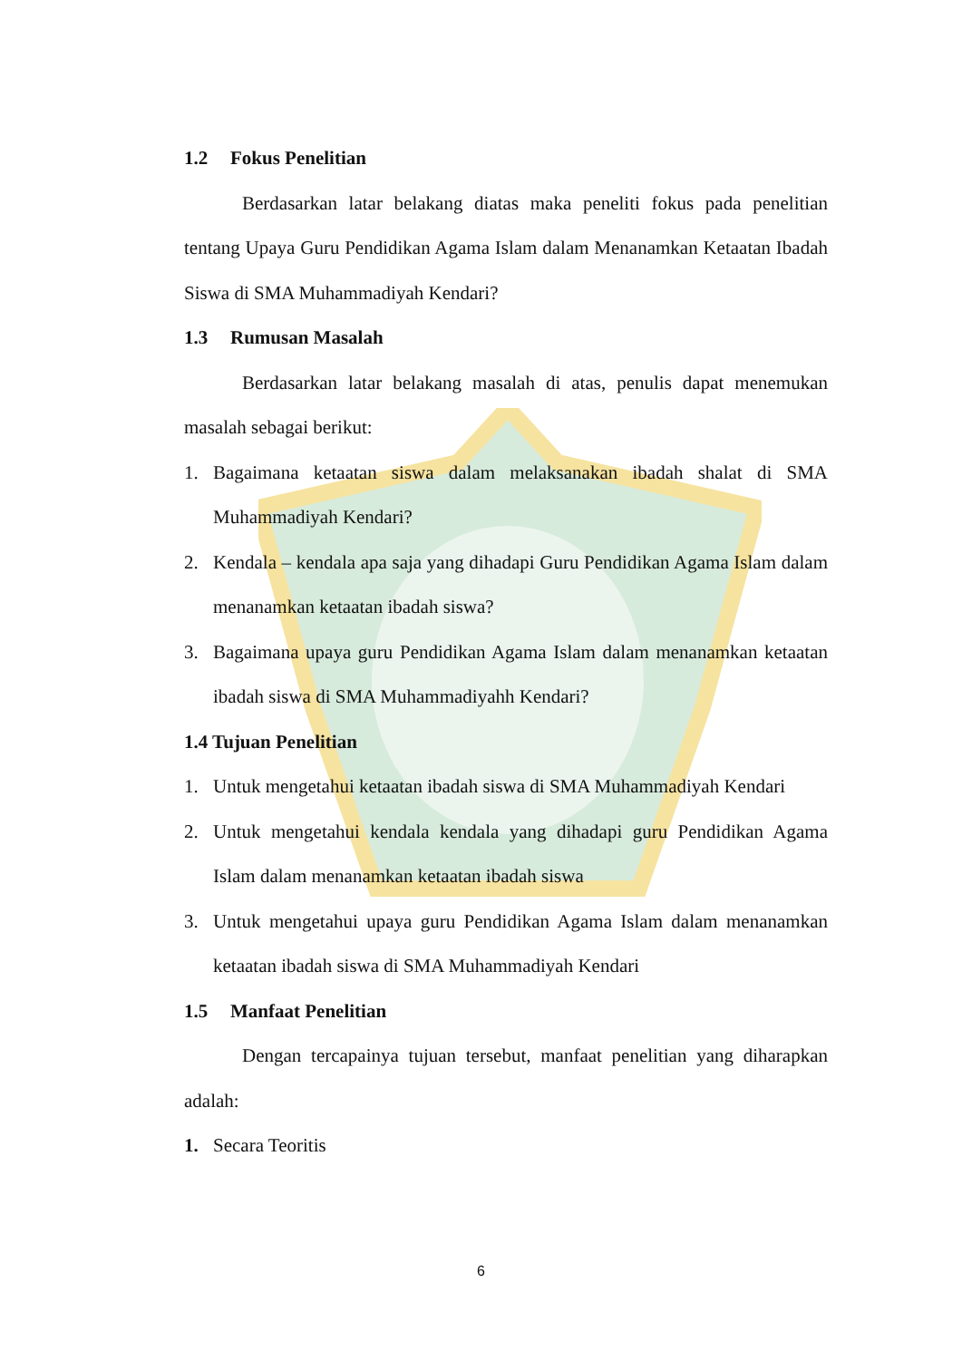1.2 Fokus Penelitian
Berdasarkan latar belakang diatas maka peneliti fokus pada penelitian tentang Upaya Guru Pendidikan Agama Islam dalam Menanamkan Ketaatan Ibadah Siswa di SMA Muhammadiyah Kendari?
1.3 Rumusan Masalah
Berdasarkan latar belakang masalah di atas, penulis dapat menemukan masalah sebagai berikut:
1. Bagaimana ketaatan siswa dalam melaksanakan ibadah shalat di SMA Muhammadiyah Kendari?
2. Kendala – kendala apa saja yang dihadapi Guru Pendidikan Agama Islam dalam menanamkan ketaatan ibadah siswa?
3. Bagaimana upaya guru Pendidikan Agama Islam dalam menanamkan ketaatan ibadah siswa di SMA Muhammadiyahh Kendari?
1.4 Tujuan Penelitian
1. Untuk mengetahui ketaatan ibadah siswa di SMA Muhammadiyah Kendari
2. Untuk mengetahui kendala kendala yang dihadapi guru Pendidikan Agama Islam dalam menanamkan ketaatan ibadah siswa
3. Untuk mengetahui upaya guru Pendidikan Agama Islam dalam menanamkan ketaatan ibadah siswa di SMA Muhammadiyah Kendari
1.5 Manfaat Penelitian
Dengan tercapainya tujuan tersebut, manfaat penelitian yang diharapkan adalah:
1. Secara Teoritis
6